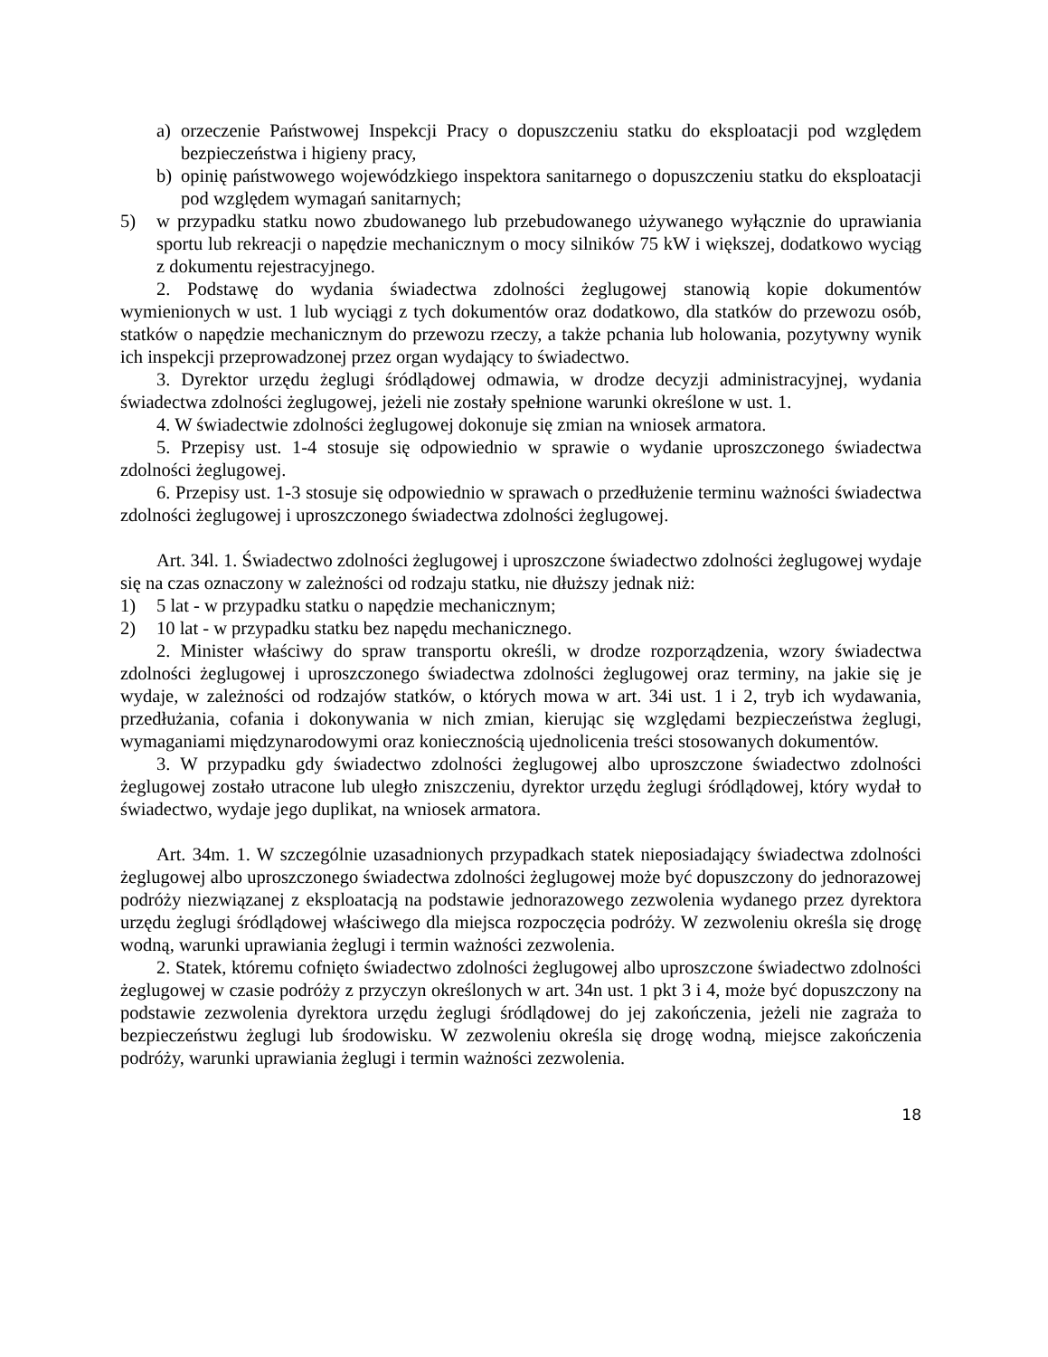a) orzeczenie Państwowej Inspekcji Pracy o dopuszczeniu statku do eksploatacji pod względem bezpieczeństwa i higieny pracy,
b) opinię państwowego wojewódzkiego inspektora sanitarnego o dopuszczeniu statku do eksploatacji pod względem wymagań sanitarnych;
5) w przypadku statku nowo zbudowanego lub przebudowanego używanego wyłącznie do uprawiania sportu lub rekreacji o napędzie mechanicznym o mocy silników 75 kW i większej, dodatkowo wyciąg z dokumentu rejestracyjnego.
2. Podstawę do wydania świadectwa zdolności żeglugowej stanowią kopie dokumentów wymienionych w ust. 1 lub wyciągi z tych dokumentów oraz dodatkowo, dla statków do przewozu osób, statków o napędzie mechanicznym do przewozu rzeczy, a także pchania lub holowania, pozytywny wynik ich inspekcji przeprowadzonej przez organ wydający to świadectwo.
3. Dyrektor urzędu żeglugi śródlądowej odmawia, w drodze decyzji administracyjnej, wydania świadectwa zdolności żeglugowej, jeżeli nie zostały spełnione warunki określone w ust. 1.
4. W świadectwie zdolności żeglugowej dokonuje się zmian na wniosek armatora.
5. Przepisy ust. 1-4 stosuje się odpowiednio w sprawie o wydanie uproszczonego świadectwa zdolności żeglugowej.
6. Przepisy ust. 1-3 stosuje się odpowiednio w sprawach o przedłużenie terminu ważności świadectwa zdolności żeglugowej i uproszczonego świadectwa zdolności żeglugowej.
Art. 34l. 1. Świadectwo zdolności żeglugowej i uproszczone świadectwo zdolności żeglugowej wydaje się na czas oznaczony w zależności od rodzaju statku, nie dłuższy jednak niż:
1) 5 lat - w przypadku statku o napędzie mechanicznym;
2) 10 lat - w przypadku statku bez napędu mechanicznego.
2. Minister właściwy do spraw transportu określi, w drodze rozporządzenia, wzory świadectwa zdolności żeglugowej i uproszczonego świadectwa zdolności żeglugowej oraz terminy, na jakie się je wydaje, w zależności od rodzajów statków, o których mowa w art. 34i ust. 1 i 2, tryb ich wydawania, przedłużania, cofania i dokonywania w nich zmian, kierując się względami bezpieczeństwa żeglugi, wymaganiami międzynarodowymi oraz koniecznością ujednolicenia treści stosowanych dokumentów.
3. W przypadku gdy świadectwo zdolności żeglugowej albo uproszczone świadectwo zdolności żeglugowej zostało utracone lub uległo zniszczeniu, dyrektor urzędu żeglugi śródlądowej, który wydał to świadectwo, wydaje jego duplikat, na wniosek armatora.
Art. 34m. 1. W szczególnie uzasadnionych przypadkach statek nieposiadający świadectwa zdolności żeglugowej albo uproszczonego świadectwa zdolności żeglugowej może być dopuszczony do jednorazowej podróży niezwiązanej z eksploatacją na podstawie jednorazowego zezwolenia wydanego przez dyrektora urzędu żeglugi śródlądowej właściwego dla miejsca rozpoczęcia podróży. W zezwoleniu określa się drogę wodną, warunki uprawiania żeglugi i termin ważności zezwolenia.
2. Statek, któremu cofnięto świadectwo zdolności żeglugowej albo uproszczone świadectwo zdolności żeglugowej w czasie podróży z przyczyn określonych w art. 34n ust. 1 pkt 3 i 4, może być dopuszczony na podstawie zezwolenia dyrektora urzędu żeglugi śródlądowej do jej zakończenia, jeżeli nie zagraża to bezpieczeństwu żeglugi lub środowisku. W zezwoleniu określa się drogę wodną, miejsce zakończenia podróży, warunki uprawiania żeglugi i termin ważności zezwolenia.
18